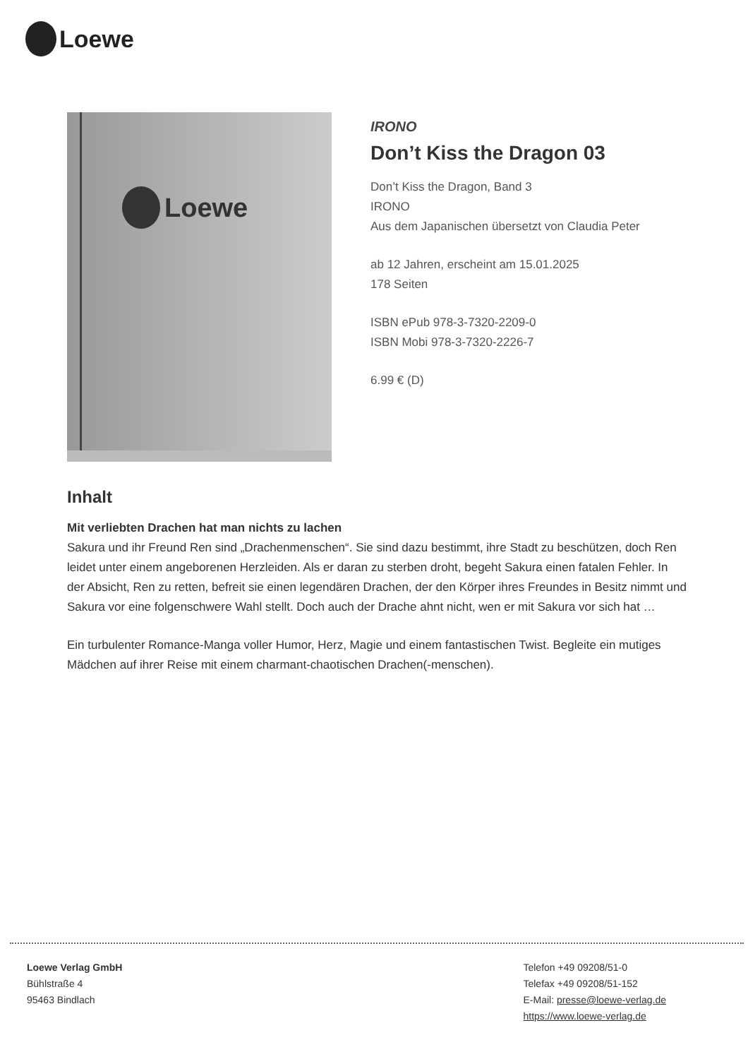Loewe
Loewe
IRONO
Don’t Kiss the Dragon 03
Don’t Kiss the Dragon, Band 3
IRONO
Aus dem Japanischen übersetzt von Claudia Peter
ab 12 Jahren, erscheint am 15.01.2025
178 Seiten
ISBN ePub 978-3-7320-2209-0
ISBN Mobi 978-3-7320-2226-7
6.99 € (D)
Inhalt
Mit verliebten Drachen hat man nichts zu lachen
Sakura und ihr Freund Ren sind „Drachenmenschen“. Sie sind dazu bestimmt, ihre Stadt zu beschützen, doch Ren leidet unter einem angeborenen Herzleiden. Als er daran zu sterben droht, begeht Sakura einen fatalen Fehler. In der Absicht, Ren zu retten, befreit sie einen legendären Drachen, der den Körper ihres Freundes in Besitz nimmt und Sakura vor eine folgenschwere Wahl stellt. Doch auch der Drache ahnt nicht, wen er mit Sakura vor sich hat …
Ein turbulenter Romance-Manga voller Humor, Herz, Magie und einem fantastischen Twist. Begleite ein mutiges Mädchen auf ihrer Reise mit einem charmant-chaotischen Drachen(-menschen).
Loewe Verlag GmbH
Bühlstraße 4
95463 Bindlach
Telefon +49 09208/51-0
Telefax +49 09208/51-152
E-Mail: presse@loewe-verlag.de
https://www.loewe-verlag.de